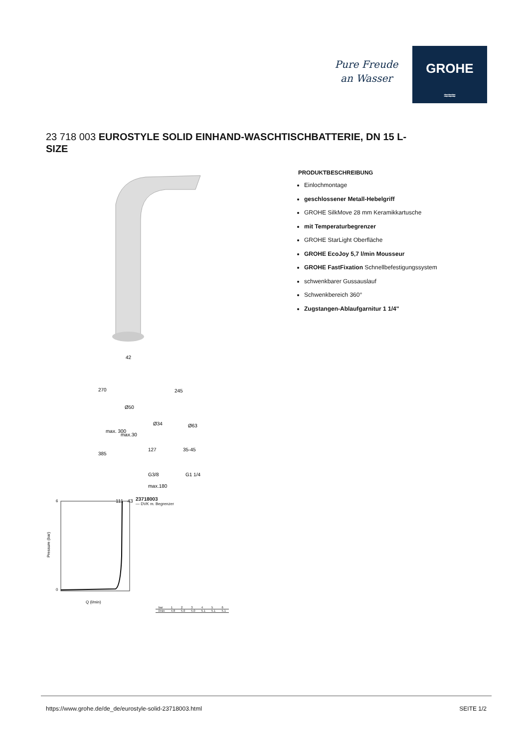Pure Freude
an Wasser
GROHE
≈≈≈
23 718 003 EUROSTYLE SOLID EINHAND-WASCHTISCHBATTERIE, DN 15 L-SIZE
42
270
245
Ø50
Ø34
Ø63
max. 300
max.30
127
35-45
385
G3/8
G1 1/4
max.180
111 43
0
6
Q (l/min)
Pressure (bar)
23718003
— DVK m. Begrenzer
| bar | 1 | 2 | 3 | 4 | 5 | 6 |
| l/min | 4.8 | 5.0 | 5.0 | 5.1 | 5.1 | 5.1 |
PRODUKTBESCHREIBUNG
Einlochmontage
geschlossener Metall-Hebelgriff
GROHE SilkMove 28 mm Keramikkartusche
mit Temperaturbegrenzer
GROHE StarLight Oberfläche
GROHE EcoJoy 5,7 l/min Mousseur
GROHE FastFixation Schnellbefestigungssystem
schwenkbarer Gussauslauf
Schwenkbereich 360°
Zugstangen-Ablaufgarnitur 1 1/4"
https://www.grohe.de/de_de/eurostyle-solid-23718003.html SEITE 1/2